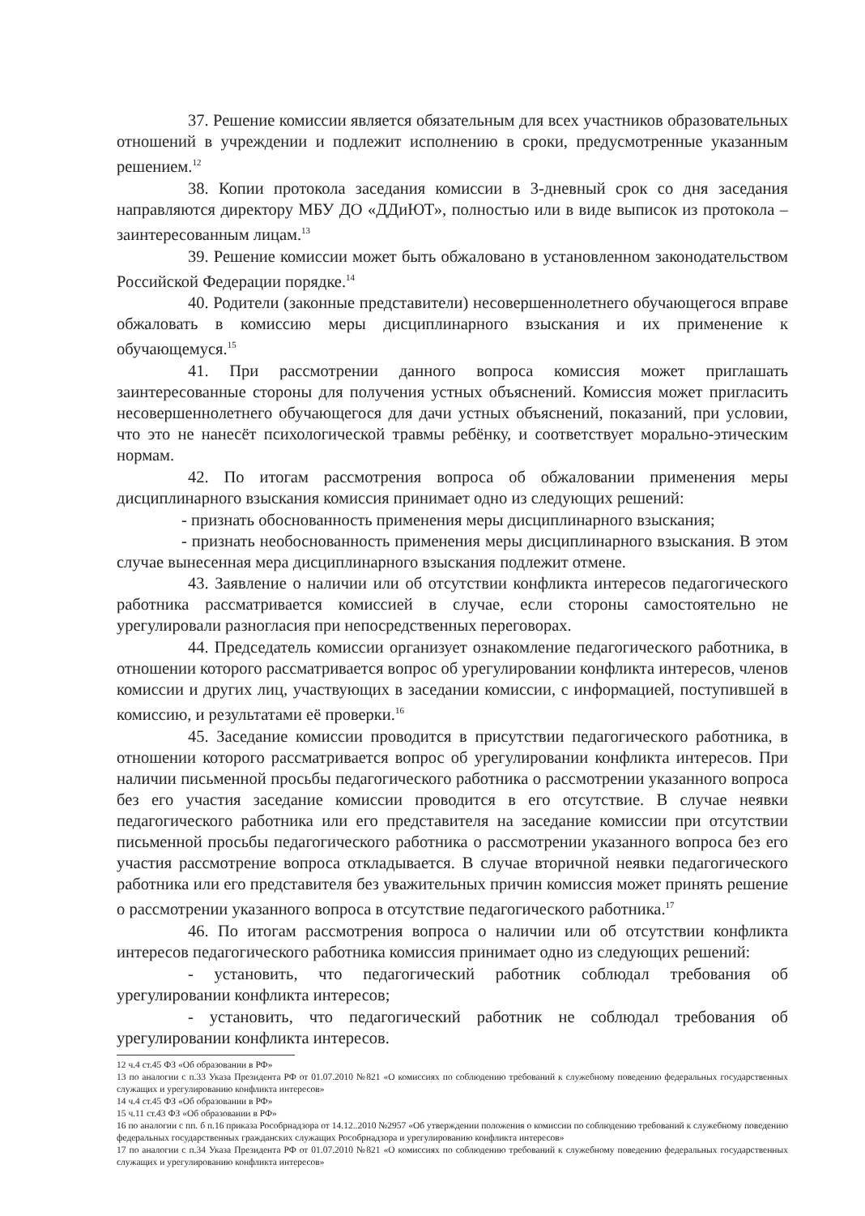37. Решение комиссии является обязательным для всех участников образовательных отношений в учреждении и подлежит исполнению в сроки, предусмотренные указанным решением.<sup>12</sup>
38. Копии протокола заседания комиссии в 3-дневный срок со дня заседания направляются директору МБУ ДО «ДДиЮТ», полностью или в виде выписок из протокола – заинтересованным лицам.<sup>13</sup>
39. Решение комиссии может быть обжаловано в установленном законодательством Российской Федерации порядке.<sup>14</sup>
40. Родители (законные представители) несовершеннолетнего обучающегося вправе обжаловать в комиссию меры дисциплинарного взыскания и их применение к обучающемуся.<sup>15</sup>
41. При рассмотрении данного вопроса комиссия может приглашать заинтересованные стороны для получения устных объяснений. Комиссия может пригласить несовершеннолетнего обучающегося для дачи устных объяснений, показаний, при условии, что это не нанесёт психологической травмы ребёнку, и соответствует морально-этическим нормам.
42. По итогам рассмотрения вопроса об обжаловании применения меры дисциплинарного взыскания комиссия принимает одно из следующих решений:
- признать обоснованность применения меры дисциплинарного взыскания;
- признать необоснованность применения меры дисциплинарного взыскания. В этом случае вынесенная мера дисциплинарного взыскания подлежит отмене.
43. Заявление о наличии или об отсутствии конфликта интересов педагогического работника рассматривается комиссией в случае, если стороны самостоятельно не урегулировали разногласия при непосредственных переговорах.
44. Председатель комиссии организует ознакомление педагогического работника, в отношении которого рассматривается вопрос об урегулировании конфликта интересов, членов комиссии и других лиц, участвующих в заседании комиссии, с информацией, поступившей в комиссию, и результатами её проверки.<sup>16</sup>
45. Заседание комиссии проводится в присутствии педагогического работника, в отношении которого рассматривается вопрос об урегулировании конфликта интересов. При наличии письменной просьбы педагогического работника о рассмотрении указанного вопроса без его участия заседание комиссии проводится в его отсутствие. В случае неявки педагогического работника или его представителя на заседание комиссии при отсутствии письменной просьбы педагогического работника о рассмотрении указанного вопроса без его участия рассмотрение вопроса откладывается. В случае вторичной неявки педагогического работника или его представителя без уважительных причин комиссия может принять решение о рассмотрении указанного вопроса в отсутствие педагогического работника.<sup>17</sup>
46. По итогам рассмотрения вопроса о наличии или об отсутствии конфликта интересов педагогического работника комиссия принимает одно из следующих решений:
- установить, что педагогический работник соблюдал требования об урегулировании конфликта интересов;
- установить, что педагогический работник не соблюдал требования об урегулировании конфликта интересов.
12 ч.4 ст.45 ФЗ «Об образовании в РФ»
13 по аналогии с п.33 Указа Президента РФ от 01.07.2010 №821 «О комиссиях по соблюдению требований к служебному поведению федеральных государственных служащих и урегулированию конфликта интересов»
14 ч.4 ст.45 ФЗ «Об образовании в РФ»
15 ч.11 ст.43 ФЗ «Об образовании в РФ»
16 по аналогии с пп. б п.16 приказа Рособрнадзора от 14.12..2010 №2957 «Об утверждении положения о комиссии по соблюдению требований к служебному поведению федеральных государственных гражданских служащих Рособрнадзора и урегулированию конфликта интересов»
17 по аналогии с п.34 Указа Президента РФ от 01.07.2010 №821 «О комиссиях по соблюдению требований к служебному поведению федеральных государственных служащих и урегулированию конфликта интересов»